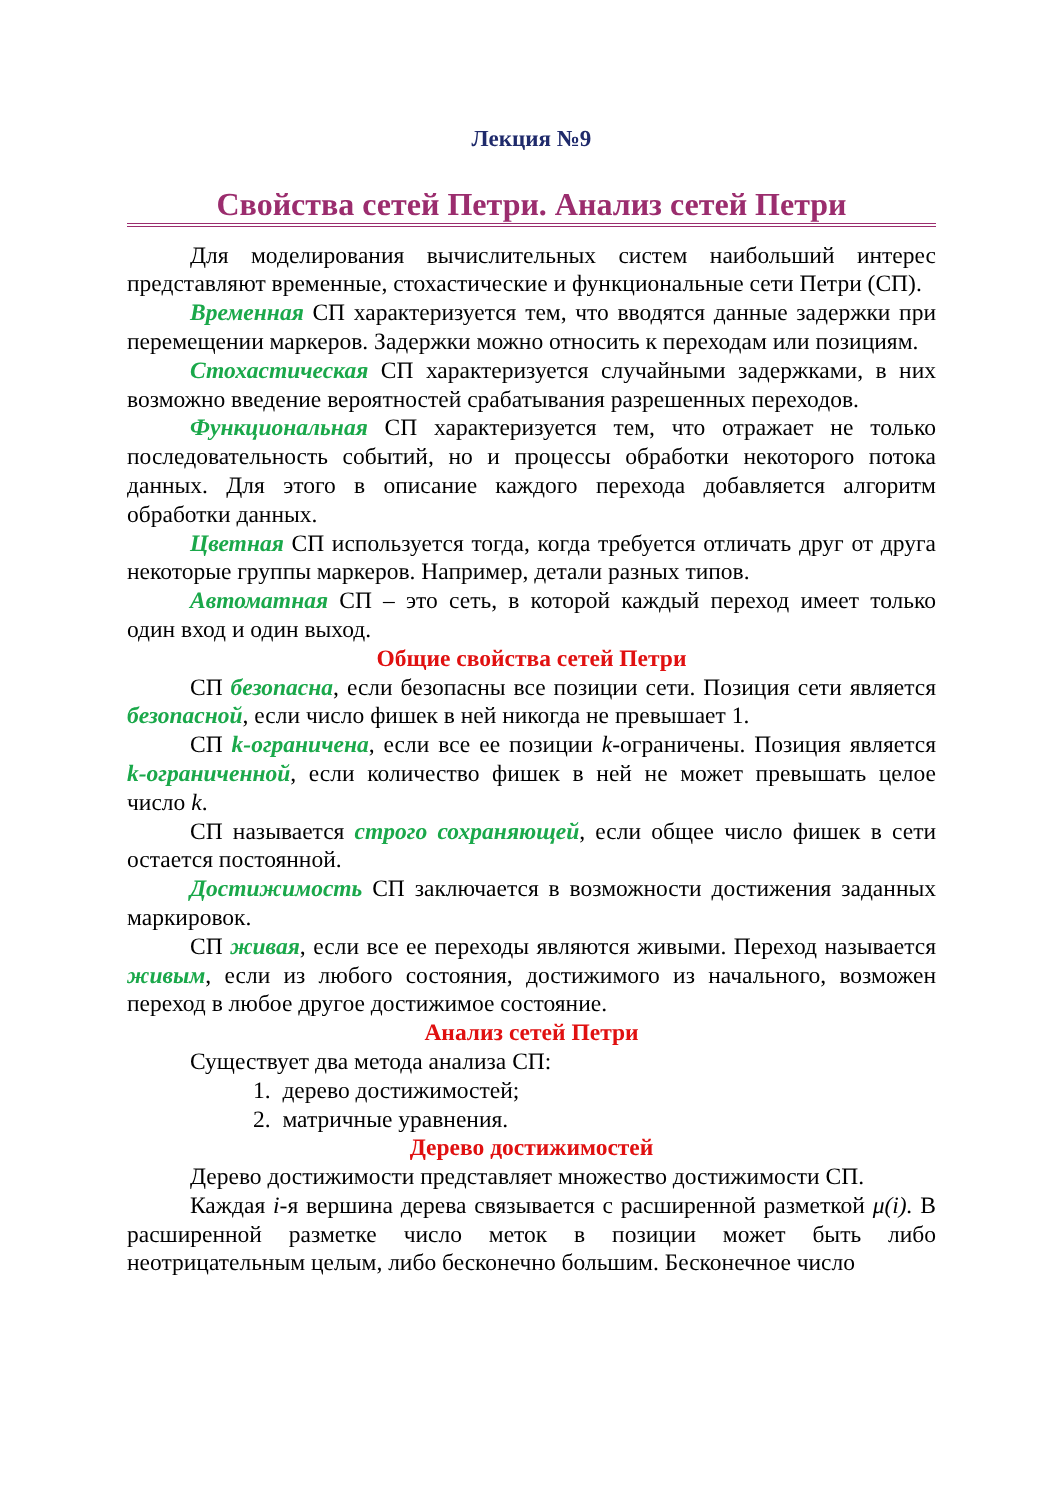Лекция №9
Свойства сетей Петри. Анализ сетей Петри
Для моделирования вычислительных систем наибольший интерес представляют временные, стохастические и функциональные сети Петри (СП).
Временная СП характеризуется тем, что вводятся данные задержки при перемещении маркеров. Задержки можно относить к переходам или позициям.
Стохастическая СП характеризуется случайными задержками, в них возможно введение вероятностей срабатывания разрешенных переходов.
Функциональная СП характеризуется тем, что отражает не только последовательность событий, но и процессы обработки некоторого потока данных. Для этого в описание каждого перехода добавляется алгоритм обработки данных.
Цветная СП используется тогда, когда требуется отличать друг от друга некоторые группы маркеров. Например, детали разных типов.
Автоматная СП – это сеть, в которой каждый переход имеет только один вход и один выход.
Общие свойства сетей Петри
СП безопасна, если безопасны все позиции сети. Позиция сети является безопасной, если число фишек в ней никогда не превышает 1.
СП k-ограничена, если все ее позиции k-ограничены. Позиция является k-ограниченной, если количество фишек в ней не может превышать целое число k.
СП называется строго сохраняющей, если общее число фишек в сети остается постоянной.
Достижимость СП заключается в возможности достижения заданных маркировок.
СП живая, если все ее переходы являются живыми. Переход называется живым, если из любого состояния, достижимого из начального, возможен переход в любое другое достижимое состояние.
Анализ сетей Петри
Существует два метода анализа СП:
1. дерево достижимостей;
2. матричные уравнения.
Дерево достижимостей
Дерево достижимости представляет множество достижимости СП.
Каждая i-я вершина дерева связывается с расширенной разметкой μ(i). В расширенной разметке число меток в позиции может быть либо неотрицательным целым, либо бесконечно большим. Бесконечное число